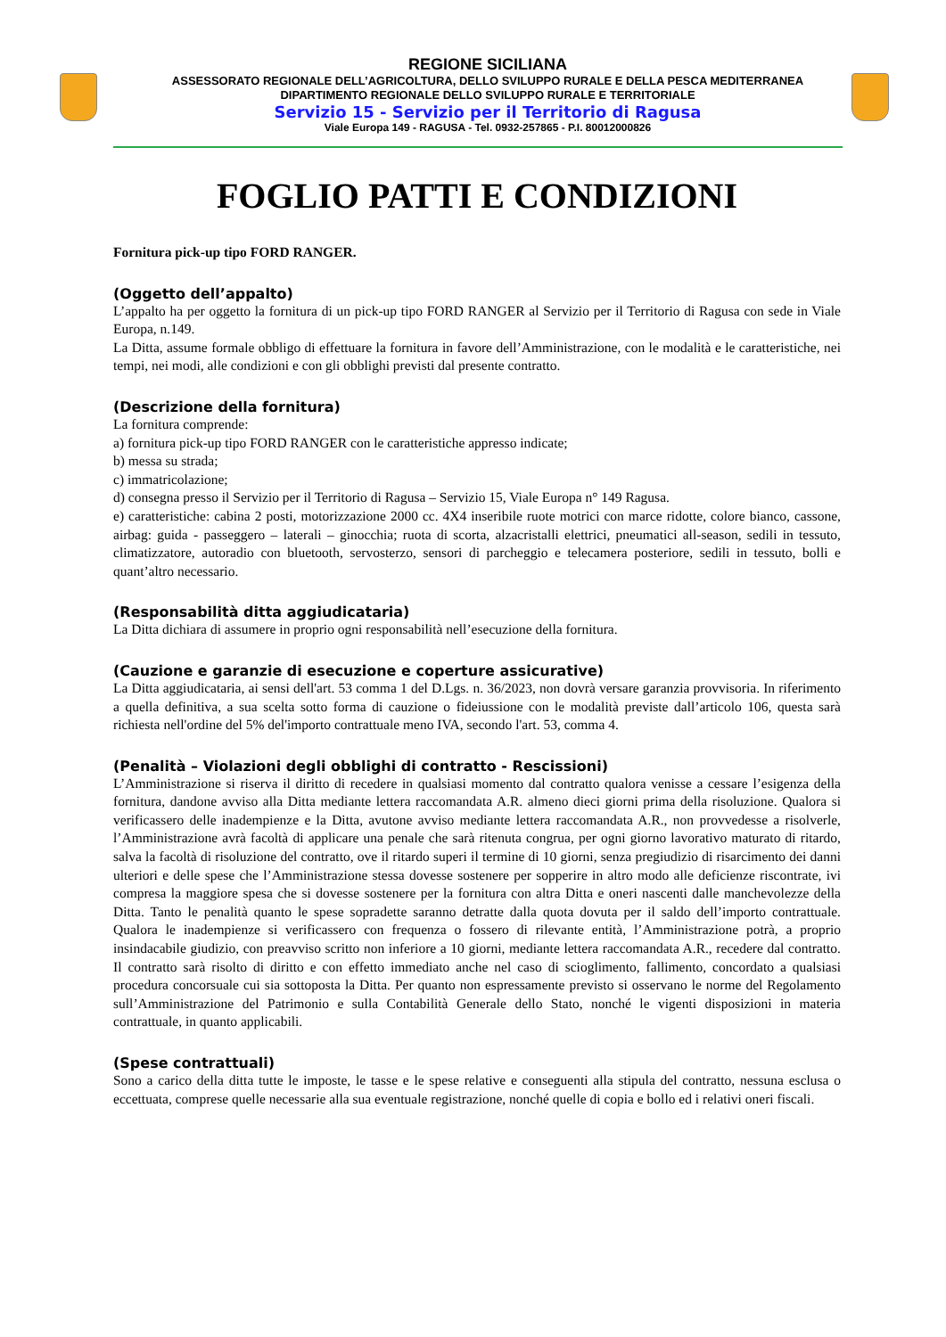REGIONE SICILIANA
ASSESSORATO REGIONALE DELL’AGRICOLTURA, DELLO SVILUPPO RURALE E DELLA PESCA MEDITERRANEA
DIPARTIMENTO REGIONALE DELLO SVILUPPO RURALE E TERRITORIALE
Servizio 15 - Servizio per il Territorio di Ragusa
Viale Europa 149 - RAGUSA - Tel. 0932-257865 - P.I. 80012000826
FOGLIO PATTI E CONDIZIONI
Fornitura pick-up tipo FORD RANGER.
(Oggetto dell’appalto)
L’appalto ha per oggetto la fornitura di un pick-up tipo FORD RANGER al Servizio per il Territorio di Ragusa con sede in Viale Europa, n.149.
La Ditta, assume formale obbligo di effettuare la fornitura in favore dell’Amministrazione, con le modalità e le caratteristiche, nei tempi, nei modi, alle condizioni e con gli obblighi previsti dal presente contratto.
(Descrizione della fornitura)
La fornitura comprende:
a) fornitura pick-up tipo FORD RANGER con le caratteristiche appresso indicate;
b) messa su strada;
c) immatricolazione;
d) consegna presso il Servizio per il Territorio di Ragusa – Servizio 15, Viale Europa n° 149 Ragusa.
e) caratteristiche: cabina 2 posti, motorizzazione 2000 cc. 4X4 inseribile ruote motrici con marce ridotte, colore bianco, cassone, airbag: guida - passeggero – laterali – ginocchia; ruota di scorta, alzacristalli elettrici, pneumatici all-season, sedili in tessuto, climatizzatore, autoradio con bluetooth, servosterzo, sensori di parcheggio e telecamera posteriore, sedili in tessuto, bolli e quant’altro necessario.
(Responsabilità ditta aggiudicataria)
La Ditta dichiara di assumere in proprio ogni responsabilità nell’esecuzione della fornitura.
(Cauzione e garanzie di esecuzione e coperture assicurative)
La Ditta aggiudicataria, ai sensi dell'art. 53 comma 1 del D.Lgs. n. 36/2023, non dovrà versare garanzia provvisoria. In riferimento a quella definitiva, a sua scelta sotto forma di cauzione o fideiussione con le modalità previste dall’articolo 106, questa sarà richiesta nell'ordine del 5% del'importo contrattuale meno IVA, secondo l'art. 53, comma 4.
(Penalità – Violazioni degli obblighi di contratto - Rescissioni)
L’Amministrazione si riserva il diritto di recedere in qualsiasi momento dal contratto qualora venisse a cessare l’esigenza della fornitura, dandone avviso alla Ditta mediante lettera raccomandata A.R. almeno dieci giorni prima della risoluzione. Qualora si verificassero delle inadempienze e la Ditta, avutone avviso mediante lettera raccomandata A.R., non provvedesse a risolverle, l’Amministrazione avrà facoltà di applicare una penale che sarà ritenuta congrua, per ogni giorno lavorativo maturato di ritardo, salva la facoltà di risoluzione del contratto, ove il ritardo superi il termine di 10 giorni, senza pregiudizio di risarcimento dei danni ulteriori e delle spese che l’Amministrazione stessa dovesse sostenere per sopperire in altro modo alle deficienze riscontrate, ivi compresa la maggiore spesa che si dovesse sostenere per la fornitura con altra Ditta e oneri nascenti dalle manchevolezze della Ditta. Tanto le penalità quanto le spese sopradette saranno detratte dalla quota dovuta per il saldo dell’importo contrattuale. Qualora le inadempienze si verificassero con frequenza o fossero di rilevante entità, l’Amministrazione potrà, a proprio insindacabile giudizio, con preavviso scritto non inferiore a 10 giorni, mediante lettera raccomandata A.R., recedere dal contratto. Il contratto sarà risolto di diritto e con effetto immediato anche nel caso di scioglimento, fallimento, concordato a qualsiasi procedura concorsuale cui sia sottoposta la Ditta. Per quanto non espressamente previsto si osservano le norme del Regolamento sull’Amministrazione del Patrimonio e sulla Contabilità Generale dello Stato, nonché le vigenti disposizioni in materia contrattuale, in quanto applicabili.
(Spese contrattuali)
Sono a carico della ditta tutte le imposte, le tasse e le spese relative e conseguenti alla stipula del contratto, nessuna esclusa o eccettuata, comprese quelle necessarie alla sua eventuale registrazione, nonché quelle di copia e bollo ed i relativi oneri fiscali.